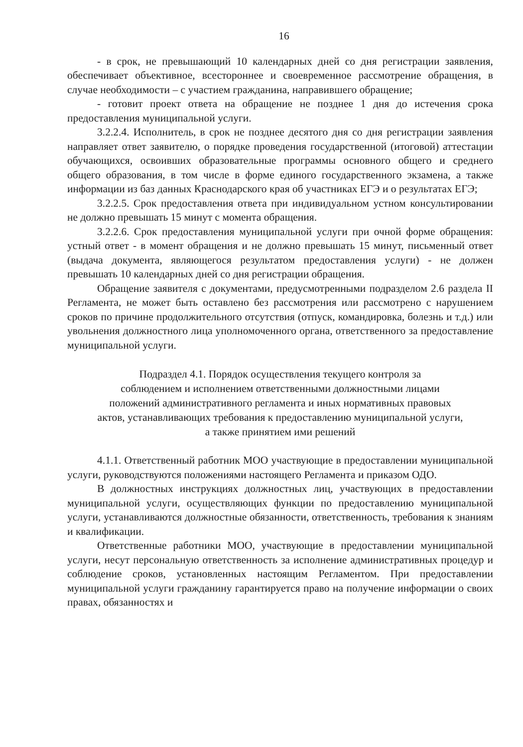16
- в срок, не превышающий 10 календарных дней со дня регистрации заявления, обеспечивает объективное, всестороннее и своевременное рассмотрение обращения, в случае необходимости – с участием гражданина, направившего обращение;
- готовит проект ответа на обращение не позднее 1 дня до истечения срока предоставления муниципальной услуги.
3.2.2.4. Исполнитель, в срок не позднее десятого дня со дня регистрации заявления направляет ответ заявителю, о порядке проведения государственной (итоговой) аттестации обучающихся, освоивших образовательные программы основного общего и среднего общего образования, в том числе в форме единого государственного экзамена, а также информации из баз данных Краснодарского края об участниках ЕГЭ и о результатах ЕГЭ;
3.2.2.5. Срок предоставления ответа при индивидуальном устном консультировании не должно превышать 15 минут с момента обращения.
3.2.2.6. Срок предоставления муниципальной услуги при очной форме обращения: устный ответ - в момент обращения и не должно превышать 15 минут, письменный ответ (выдача документа, являющегося результатом предоставления услуги) - не должен превышать 10 календарных дней со дня регистрации обращения.
Обращение заявителя с документами, предусмотренными подразделом 2.6 раздела II Регламента, не может быть оставлено без рассмотрения или рассмотрено с нарушением сроков по причине продолжительного отсутствия (отпуск, командировка, болезнь и т.д.) или увольнения должностного лица уполномоченного органа, ответственного за предоставление муниципальной услуги.
Подраздел 4.1. Порядок осуществления текущего контроля за
соблюдением и исполнением ответственными должностными лицами
положений административного регламента и иных нормативных правовых
актов, устанавливающих требования к предоставлению муниципальной услуги,
а также принятием ими решений
4.1.1. Ответственный работник МОО участвующие в предоставлении муниципальной услуги, руководствуются положениями настоящего Регламента и приказом ОДО.
В должностных инструкциях должностных лиц, участвующих в предоставлении муниципальной услуги, осуществляющих функции по предоставлению муниципальной услуги, устанавливаются должностные обязанности, ответственность, требования к знаниям и квалификации.
Ответственные работники МОО, участвующие в предоставлении муниципальной услуги, несут персональную ответственность за исполнение административных процедур и соблюдение сроков, установленных настоящим Регламентом. При предоставлении муниципальной услуги гражданину гарантируется право на получение информации о своих правах, обязанностях и